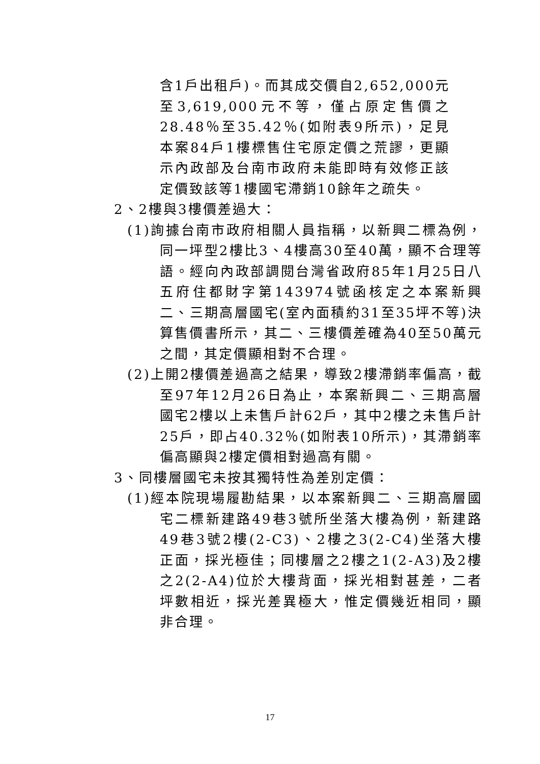含1戶出租戶)。而其成交價自2,652,000元至3,619,000元不等，僅占原定售價之28.48％至35.42％(如附表9所示)，足見本案84戶1樓標售住宅原定價之荒謬，更顯示內政部及台南市政府未能即時有效修正該定價致該等1樓國宅滯銷10餘年之疏失。
2、2樓與3樓價差過大：
(1)詢據台南市政府相關人員指稱，以新興二標為例，同一坪型2樓比3、4樓高30至40萬，顯不合理等語。經向內政部調閱台灣省政府85年1月25日八五府住都財字第143974號函核定之本案新興二、三期高層國宅(室內面積約31至35坪不等)決算售價書所示，其二、三樓價差確為40至50萬元之間，其定價顯相對不合理。
(2)上開2樓價差過高之結果，導致2樓滯銷率偏高，截至97年12月26日為止，本案新興二、三期高層國宅2樓以上未售戶計62戶，其中2樓之未售戶計25戶，即占40.32％(如附表10所示)，其滯銷率偏高顯與2樓定價相對過高有關。
3、同樓層國宅未按其獨特性為差別定價：
(1)經本院現場履勘結果，以本案新興二、三期高層國宅二標新建路49巷3號所坐落大樓為例，新建路49巷3號2樓(2-C3)、2樓之3(2-C4)坐落大樓正面，採光極佳；同樓層之2樓之1(2-A3)及2樓之2(2-A4)位於大樓背面，採光相對甚差，二者坪數相近，採光差異極大，惟定價幾近相同，顯非合理。
17